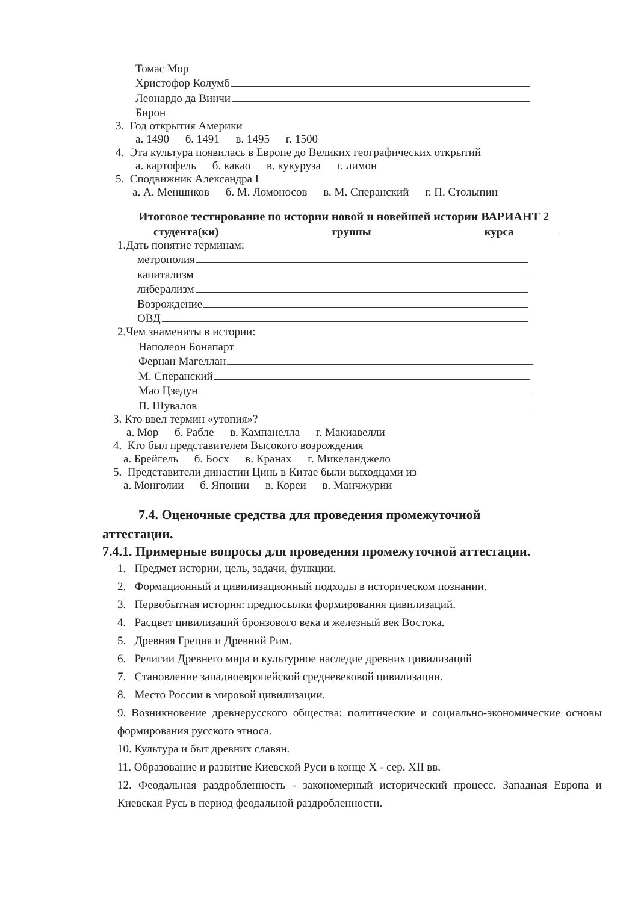Томас Мор
Христофор Колумб
Леонардо да Винчи
Бирон
3. Год открытия Америки
а. 1490 б. 1491 в. 1495 г. 1500
4. Эта культура появилась в Европе до Великих географических открытий
а. картофель б. какао в. кукуруза г. лимон
5. Сподвижник Александра I
а. А. Меншиков б. М. Ломоносов в. М. Сперанский г. П. Столыпин
Итоговое тестирование по истории новой и новейшей истории ВАРИАНТ 2
студента(ки) группы курса
1.Дать понятие терминам:
метрополия
капитализм
либерализм
Возрождение
ОВД
2.Чем знамениты в истории:
Наполеон Бонапарт
Фернан Магеллан
М. Сперанский
Мао Цзедун
П. Шувалов
3. Кто ввел термин «утопия»?
а. Мор б. Рабле в. Кампанелла г. Макиавелли
4. Кто был представителем Высокого возрождения
а. Брейгель б. Босх в. Кранах г. Микеланджело
5. Представители династии Цинь в Китае были выходцами из
а. Монголии б. Японии в. Кореи в. Манчжурии
7.4. Оценочные средства для проведения промежуточной
аттестации.
7.4.1. Примерные вопросы для проведения промежуточной аттестации.
1. Предмет истории, цель, задачи, функции.
2. Формационный и цивилизационный подходы в историческом познании.
3. Первобытная история: предпосылки формирования цивилизаций.
4. Расцвет цивилизаций бронзового века и железный век Востока.
5. Древняя Греция и Древний Рим.
6. Религии Древнего мира и культурное наследие древних цивилизаций
7. Становление западноевропейской средневековой цивилизации.
8. Место России в мировой цивилизации.
9. Возникновение древнерусского общества: политические и социально-экономические основы формирования русского этноса.
10. Культура и быт древних славян.
11. Образование и развитие Киевской Руси в конце X - сер. XII вв.
12. Феодальная раздробленность - закономерный исторический процесс. Западная Европа и Киевская Русь в период феодальной раздробленности.